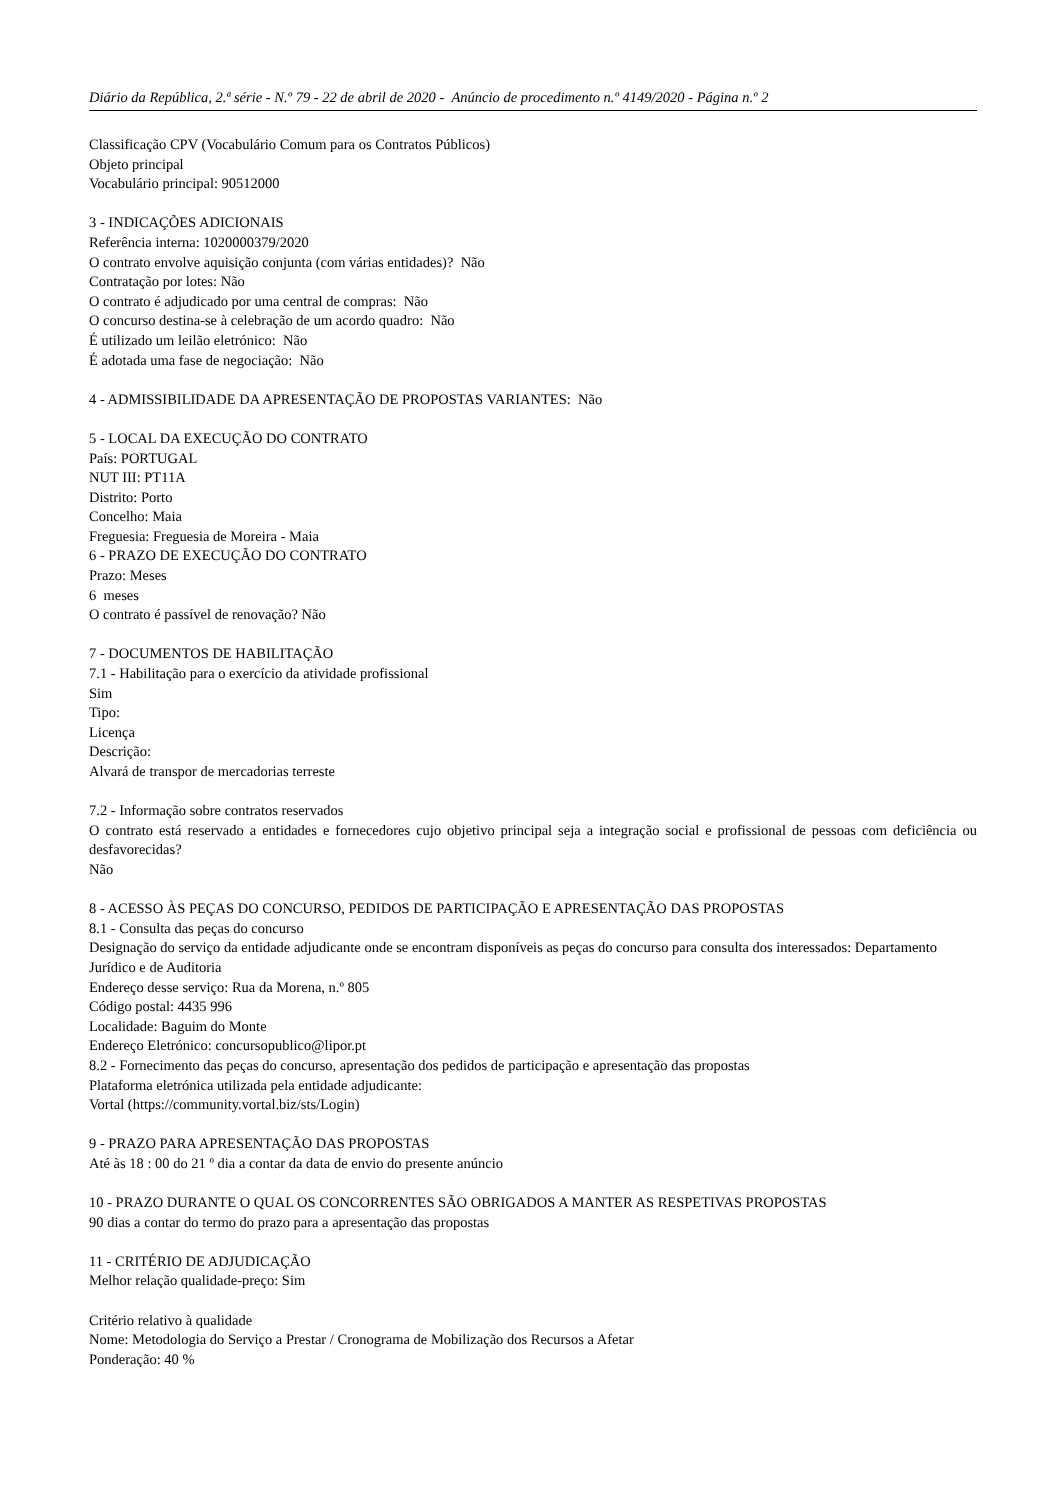Diário da República, 2.ª série - N.º 79 - 22 de abril de 2020 - Anúncio de procedimento n.º 4149/2020 - Página n.º 2
Classificação CPV (Vocabulário Comum para os Contratos Públicos)
Objeto principal
Vocabulário principal: 90512000
3 - INDICAÇÕES ADICIONAIS
Referência interna: 1020000379/2020
O contrato envolve aquisição conjunta (com várias entidades)? Não
Contratação por lotes: Não
O contrato é adjudicado por uma central de compras: Não
O concurso destina-se à celebração de um acordo quadro: Não
É utilizado um leilão eletrónico: Não
É adotada uma fase de negociação: Não
4 - ADMISSIBILIDADE DA APRESENTAÇÃO DE PROPOSTAS VARIANTES: Não
5 - LOCAL DA EXECUÇÃO DO CONTRATO
País: PORTUGAL
NUT III: PT11A
Distrito: Porto
Concelho: Maia
Freguesia: Freguesia de Moreira - Maia
6 - PRAZO DE EXECUÇÃO DO CONTRATO
Prazo: Meses
6 meses
O contrato é passível de renovação? Não
7 - DOCUMENTOS DE HABILITAÇÃO
7.1 - Habilitação para o exercício da atividade profissional
Sim
Tipo:
Licença
Descrição:
Alvará de transpor de mercadorias terreste
7.2 - Informação sobre contratos reservados
O contrato está reservado a entidades e fornecedores cujo objetivo principal seja a integração social e profissional de pessoas com deficiência ou desfavorecidas?
Não
8 - ACESSO ÀS PEÇAS DO CONCURSO, PEDIDOS DE PARTICIPAÇÃO E APRESENTAÇÃO DAS PROPOSTAS
8.1 - Consulta das peças do concurso
Designação do serviço da entidade adjudicante onde se encontram disponíveis as peças do concurso para consulta dos interessados: Departamento Jurídico e de Auditoria
Endereço desse serviço: Rua da Morena, n.º 805
Código postal: 4435 996
Localidade: Baguim do Monte
Endereço Eletrónico: concursopublico@lipor.pt
8.2 - Fornecimento das peças do concurso, apresentação dos pedidos de participação e apresentação das propostas
Plataforma eletrónica utilizada pela entidade adjudicante:
Vortal (https://community.vortal.biz/sts/Login)
9 - PRAZO PARA APRESENTAÇÃO DAS PROPOSTAS
Até às 18 : 00 do 21 º dia a contar da data de envio do presente anúncio
10 - PRAZO DURANTE O QUAL OS CONCORRENTES SÃO OBRIGADOS A MANTER AS RESPETIVAS PROPOSTAS
90 dias a contar do termo do prazo para a apresentação das propostas
11 - CRITÉRIO DE ADJUDICAÇÃO
Melhor relação qualidade-preço: Sim
Critério relativo à qualidade
Nome: Metodologia do Serviço a Prestar / Cronograma de Mobilização dos Recursos a Afetar
Ponderação: 40 %